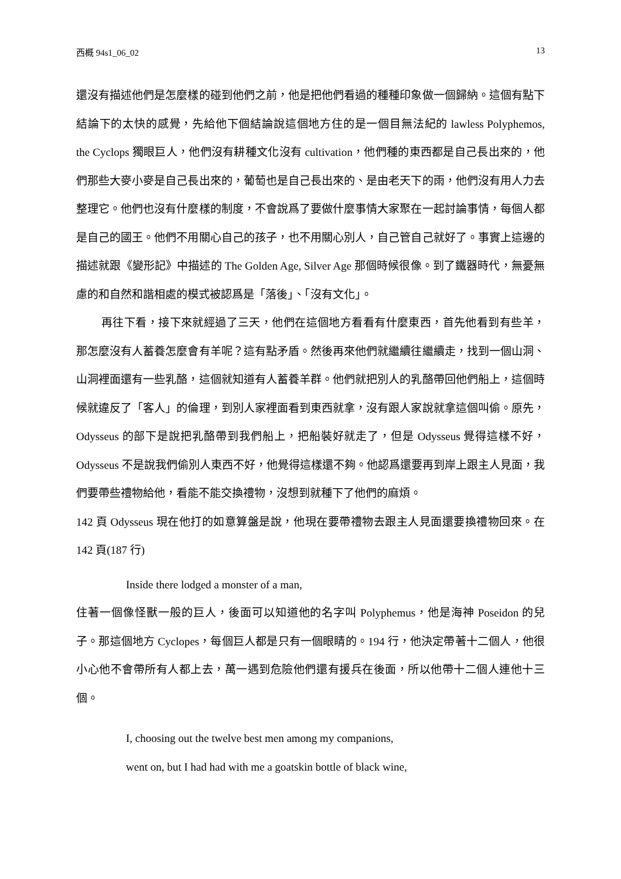西概 94s1_06_02 13
還沒有描述他們是怎麼樣的碰到他們之前，他是把他們看過的種種印象做一個歸納。這個有點下結論下的太快的感覺，先給他下個結論說這個地方住的是一個目無法紀的 lawless Polyphemos, the Cyclops 獨眼巨人，他們沒有耕種文化沒有 cultivation，他們種的東西都是自己長出來的，他們那些大麥小麥是自己長出來的，葡萄也是自己長出來的、是由老天下的雨，他們沒有用人力去整理它。他們也沒有什麼樣的制度，不會說爲了要做什麼事情大家聚在一起討論事情，每個人都是自己的國王。他們不用關心自己的孩子，也不用關心別人，自己管自己就好了。事實上這邊的描述就跟《變形記》中描述的 The Golden Age, Silver Age 那個時候很像。到了鐵器時代，無憂無慮的和自然和諧相處的模式被認爲是「落後」、「沒有文化」。
再往下看，接下來就經過了三天，他們在這個地方看看有什麼東西，首先他看到有些羊，那怎麼沒有人蓄養怎麼會有羊呢？這有點矛盾。然後再來他們就繼續往繼續走，找到一個山洞、山洞裡面還有一些乳酪，這個就知道有人蓄養羊群。他們就把別人的乳酪帶回他們船上，這個時候就違反了「客人」的倫理，到別人家裡面看到東西就拿，沒有跟人家說就拿這個叫偷。原先，Odysseus 的部下是說把乳酪帶到我們船上，把船裝好就走了，但是 Odysseus 覺得這樣不好，Odysseus 不是說我們偷別人東西不好，他覺得這樣還不夠。他認爲還要再到岸上跟主人見面，我們要帶些禮物給他，看能不能交換禮物，沒想到就種下了他們的麻煩。
142 頁 Odysseus 現在他打的如意算盤是說，他現在要帶禮物去跟主人見面還要換禮物回來。在 142 頁(187 行)
Inside there lodged a monster of a man,
住著一個像怪獸一般的巨人，後面可以知道他的名字叫 Polyphemus，他是海神 Poseidon 的兒子。那這個地方 Cyclopes，每個巨人都是只有一個眼睛的。194 行，他決定帶著十二個人，他很小心他不會帶所有人都上去，萬一遇到危險他們還有援兵在後面，所以他帶十二個人連他十三個。
I, choosing out the twelve best men among my companions,
went on, but I had had with me a goatskin bottle of black wine,